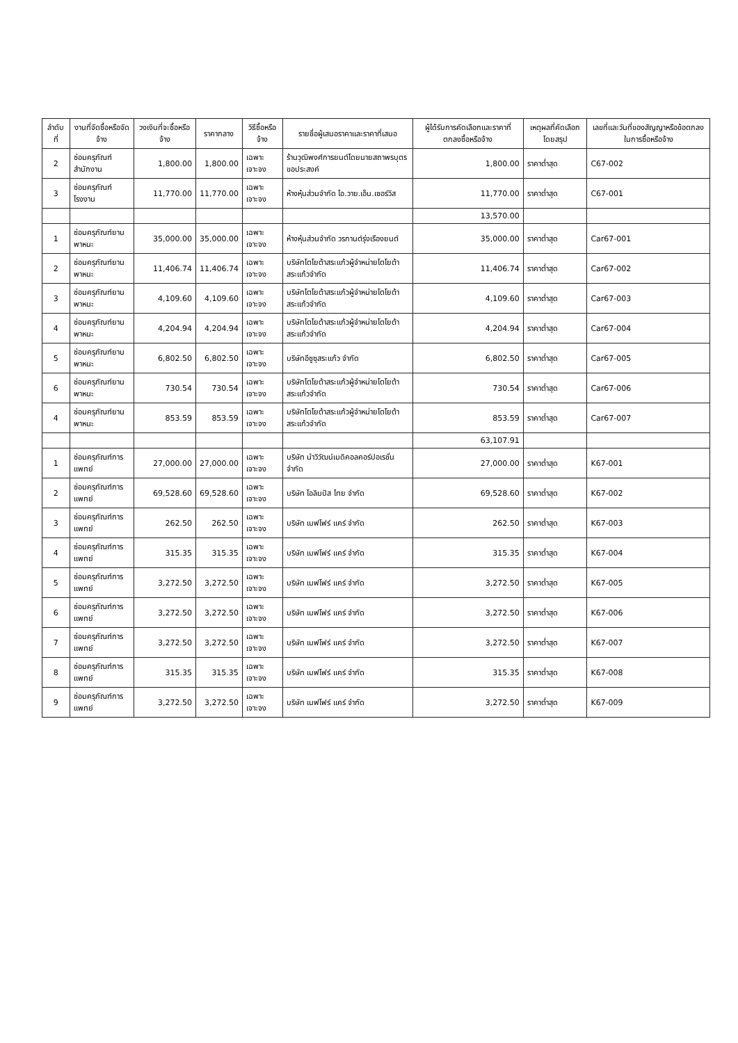| ลำดับที่ | งานที่จัดซื้อหรือจัดจ้าง | วงเงินที่จะซื้อหรือจ้าง | ราคากลาง | วิธีซื้อหรือจ้าง | รายชื่อผู้เสนอราคาและราคาที่เสนอ | ผู้ได้รับการคัดเลือกและราคาที่ตกลงซื้อหรือจ้าง | เหตุผลที่คัดเลือกโดยสรุป | เลขที่และวันที่ของสัญญาหรือข้อตกลงในการซื้อหรือจ้าง |
| --- | --- | --- | --- | --- | --- | --- | --- | --- |
| 2 | ซ่อมครุภัณฑ์สำนักงาน | 1,800.00 | 1,800.00 | เฉพาะเจาะจง | ร้านวุฒิพงศ์การยนต์โดยนายสถาพรบุตร ขอประสงค์ | 1,800.00 | ราคาต่ำสุด | C67-002 |
| 3 | ซ่อมครุภัณฑ์โรงงาน | 11,770.00 | 11,770.00 | เฉพาะเจาะจง | ห้างหุ้นส่วนจำกัด ไอ.วาย.เอ็น.เซอร์วิส | 11,770.00 | ราคาต่ำสุด | C67-001 |
| | | | | | | 13,570.00 | | |
| 1 | ซ่อมครุภัณฑ์ยานพาหนะ | 35,000.00 | 35,000.00 | เฉพาะเจาะจง | ห้างหุ้นส่วนจำกัด วรกานต์รุ่งเรืองยนต์ | 35,000.00 | ราคาต่ำสุด | Car67-001 |
| 2 | ซ่อมครุภัณฑ์ยานพาหนะ | 11,406.74 | 11,406.74 | เฉพาะเจาะจง | บริษัทโตโยต้าสระแก้วผู้จำหน่ายโตโยต้าสระแก้วจำกัด | 11,406.74 | ราคาต่ำสุด | Car67-002 |
| 3 | ซ่อมครุภัณฑ์ยานพาหนะ | 4,109.60 | 4,109.60 | เฉพาะเจาะจง | บริษัทโตโยต้าสระแก้วผู้จำหน่ายโตโยต้าสระแก้วจำกัด | 4,109.60 | ราคาต่ำสุด | Car67-003 |
| 4 | ซ่อมครุภัณฑ์ยานพาหนะ | 4,204.94 | 4,204.94 | เฉพาะเจาะจง | บริษัทโตโยต้าสระแก้วผู้จำหน่ายโตโยต้าสระแก้วจำกัด | 4,204.94 | ราคาต่ำสุด | Car67-004 |
| 5 | ซ่อมครุภัณฑ์ยานพาหนะ | 6,802.50 | 6,802.50 | เฉพาะเจาะจง | บริษัทอีซูซุสระแก้ว จำกัด | 6,802.50 | ราคาต่ำสุด | Car67-005 |
| 6 | ซ่อมครุภัณฑ์ยานพาหนะ | 730.54 | 730.54 | เฉพาะเจาะจง | บริษัทโตโยต้าสระแก้วผู้จำหน่ายโตโยต้าสระแก้วจำกัด | 730.54 | ราคาต่ำสุด | Car67-006 |
| 4 | ซ่อมครุภัณฑ์ยานพาหนะ | 853.59 | 853.59 | เฉพาะเจาะจง | บริษัทโตโยต้าสระแก้วผู้จำหน่ายโตโยต้าสระแก้วจำกัด | 853.59 | ราคาต่ำสุด | Car67-007 |
| | | | | | | 63,107.91 | | |
| 1 | ซ่อมครุภัณฑ์การแพทย์ | 27,000.00 | 27,000.00 | เฉพาะเจาะจง | บริษัท นำวิวัฒน์เมดิคอลคอร์ปอเรชั่น จำกัด | 27,000.00 | ราคาต่ำสุด | K67-001 |
| 2 | ซ่อมครุภัณฑ์การแพทย์ | 69,528.60 | 69,528.60 | เฉพาะเจาะจง | บริษัท โอลิมปัส ไทย จำกัด | 69,528.60 | ราคาต่ำสุด | K67-002 |
| 3 | ซ่อมครุภัณฑ์การแพทย์ | 262.50 | 262.50 | เฉพาะเจาะจง | บริษัท เมฟโฟร์ แคร์ จำกัด | 262.50 | ราคาต่ำสุด | K67-003 |
| 4 | ซ่อมครุภัณฑ์การแพทย์ | 315.35 | 315.35 | เฉพาะเจาะจง | บริษัท เมฟโฟร์ แคร์ จำกัด | 315.35 | ราคาต่ำสุด | K67-004 |
| 5 | ซ่อมครุภัณฑ์การแพทย์ | 3,272.50 | 3,272.50 | เฉพาะเจาะจง | บริษัท เมฟโฟร์ แคร์ จำกัด | 3,272.50 | ราคาต่ำสุด | K67-005 |
| 6 | ซ่อมครุภัณฑ์การแพทย์ | 3,272.50 | 3,272.50 | เฉพาะเจาะจง | บริษัท เมฟโฟร์ แคร์ จำกัด | 3,272.50 | ราคาต่ำสุด | K67-006 |
| 7 | ซ่อมครุภัณฑ์การแพทย์ | 3,272.50 | 3,272.50 | เฉพาะเจาะจง | บริษัท เมฟโฟร์ แคร์ จำกัด | 3,272.50 | ราคาต่ำสุด | K67-007 |
| 8 | ซ่อมครุภัณฑ์การแพทย์ | 315.35 | 315.35 | เฉพาะเจาะจง | บริษัท เมฟโฟร์ แคร์ จำกัด | 315.35 | ราคาต่ำสุด | K67-008 |
| 9 | ซ่อมครุภัณฑ์การแพทย์ | 3,272.50 | 3,272.50 | เฉพาะเจาะจง | บริษัท เมฟโฟร์ แคร์ จำกัด | 3,272.50 | ราคาต่ำสุด | K67-009 |